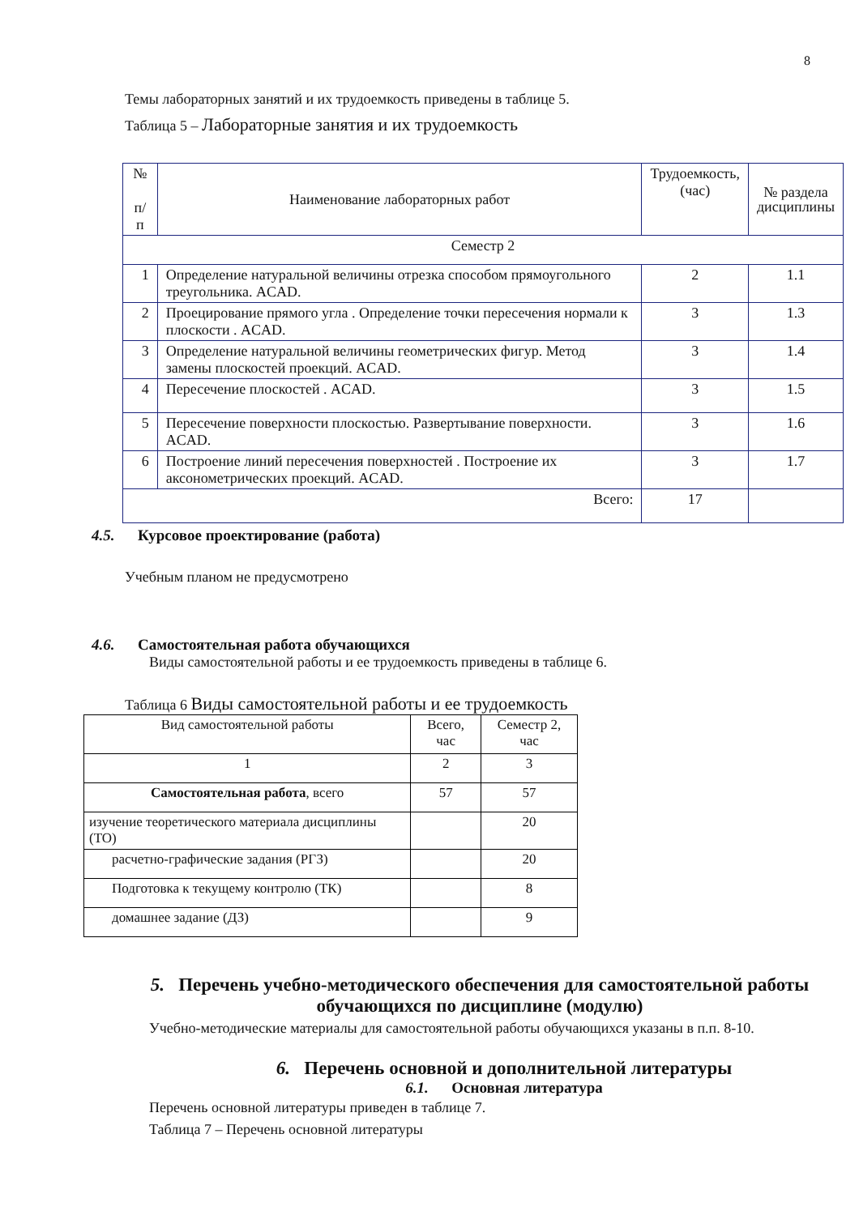8
Темы лабораторных занятий и их трудоемкость приведены в таблице 5.
Таблица 5 – Лабораторные занятия и их трудоемкость
| № п/п | Наименование лабораторных работ | Трудоемкость, (час) | № раздела дисциплины |
| --- | --- | --- | --- |
| Семестр 2 | | | |
| 1 | Определение натуральной величины отрезка способом прямоугольного треугольника. ACAD. | 2 | 1.1 |
| 2 | Проецирование прямого угла . Определение точки пересечения нормали к плоскости . ACAD. | 3 | 1.3 |
| 3 | Определение натуральной величины геометрических фигур. Метод замены плоскостей проекций. ACAD. | 3 | 1.4 |
| 4 | Пересечение плоскостей . ACAD. | 3 | 1.5 |
| 5 | Пересечение поверхности плоскостью. Развертывание поверхности. ACAD. | 3 | 1.6 |
| 6 | Построение линий пересечения поверхностей . Построение их аксонометрических проекций. ACAD. | 3 | 1.7 |
| Всего: | | 17 | |
4.5. Курсовое проектирование (работа)
Учебным планом не предусмотрено
4.6. Самостоятельная работа обучающихся
Виды самостоятельной работы и ее трудоемкость приведены в таблице 6.
Таблица 6 Виды самостоятельной работы и ее трудоемкость
| Вид самостоятельной работы | Всего, час | Семестр 2, час |
| 1 | 2 | 3 |
| Самостоятельная работа , всего | 57 | 57 |
| изучение теоретического материала дисциплины (ТО) | | 20 |
| расчетно-графические задания (РГЗ) | | 20 |
| Подготовка к текущему контролю (ТК) | | 8 |
| домашнее задание (ДЗ) | | 9 |
5. Перечень учебно-методического обеспечения для самостоятельной работы обучающихся по дисциплине (модулю)
Учебно-методические материалы для самостоятельной работы обучающихся указаны в п.п. 8-10.
6. Перечень основной и дополнительной литературы
6.1. Основная литература
Перечень основной литературы приведен в таблице 7.
Таблица 7 – Перечень основной литературы